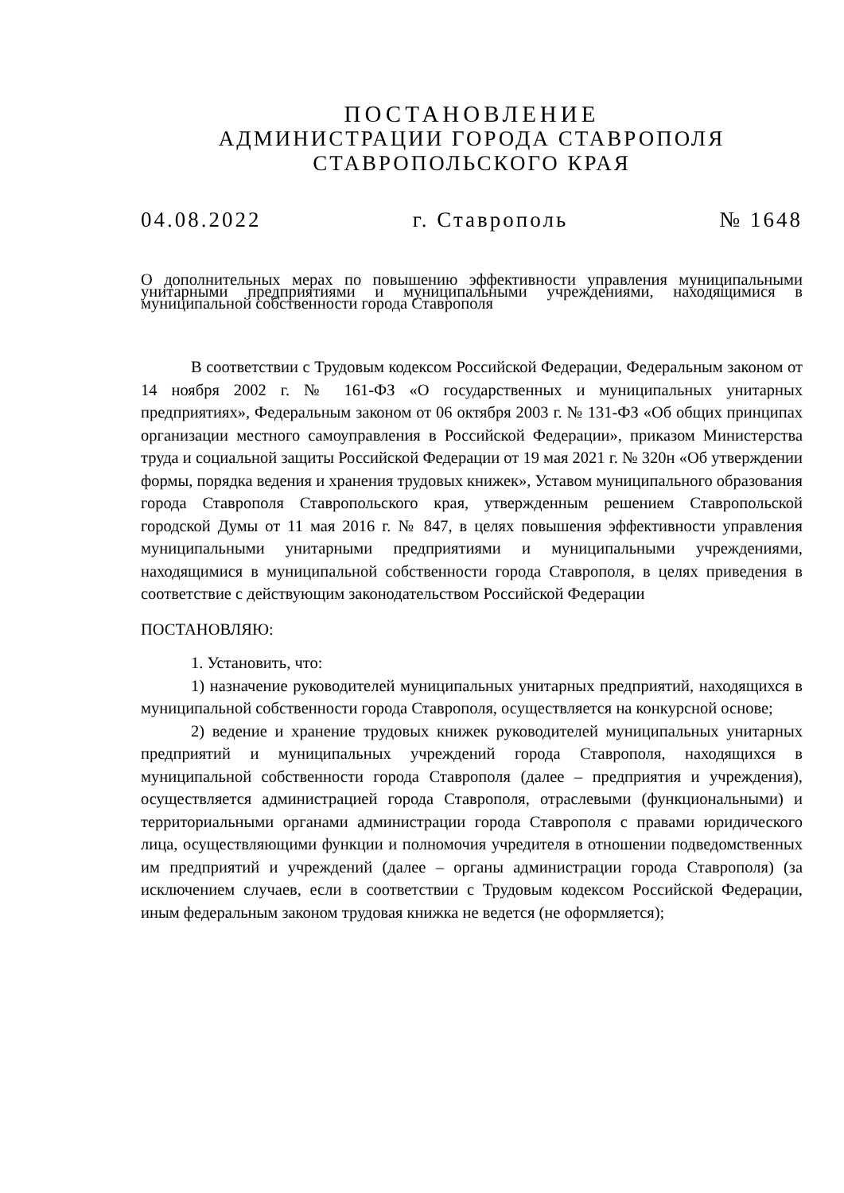ПОСТАНОВЛЕНИЕ
АДМИНИСТРАЦИИ ГОРОДА СТАВРОПОЛЯ
СТАВРОПОЛЬСКОГО КРАЯ
04.08.2022 г. Ставрополь № 1648
О дополнительных мерах по повышению эффективности управления муниципальными унитарными предприятиями и муниципальными учреждениями, находящимися в муниципальной собственности города Ставрополя
В соответствии с Трудовым кодексом Российской Федерации, Федеральным законом от 14 ноября 2002 г. № 161-ФЗ «О государственных и муниципальных унитарных предприятиях», Федеральным законом от 06 октября 2003 г. № 131-ФЗ «Об общих принципах организации местного самоуправления в Российской Федерации», приказом Министерства труда и социальной защиты Российской Федерации от 19 мая 2021 г. № 320н «Об утверждении формы, порядка ведения и хранения трудовых книжек», Уставом муниципального образования города Ставрополя Ставропольского края, утвержденным решением Ставропольской городской Думы от 11 мая 2016 г. № 847, в целях повышения эффективности управления муниципальными унитарными предприятиями и муниципальными учреждениями, находящимися в муниципальной собственности города Ставрополя, в целях приведения в соответствие с действующим законодательством Российской Федерации
ПОСТАНОВЛЯЮ:
1. Установить, что:
1) назначение руководителей муниципальных унитарных предприятий, находящихся в муниципальной собственности города Ставрополя, осуществляется на конкурсной основе;
2) ведение и хранение трудовых книжек руководителей муниципальных унитарных предприятий и муниципальных учреждений города Ставрополя, находящихся в муниципальной собственности города Ставрополя (далее – предприятия и учреждения), осуществляется администрацией города Ставрополя, отраслевыми (функциональными) и территориальными органами администрации города Ставрополя с правами юридического лица, осуществляющими функции и полномочия учредителя в отношении подведомственных им предприятий и учреждений (далее – органы администрации города Ставрополя) (за исключением случаев, если в соответствии с Трудовым кодексом Российской Федерации, иным федеральным законом трудовая книжка не ведется (не оформляется);